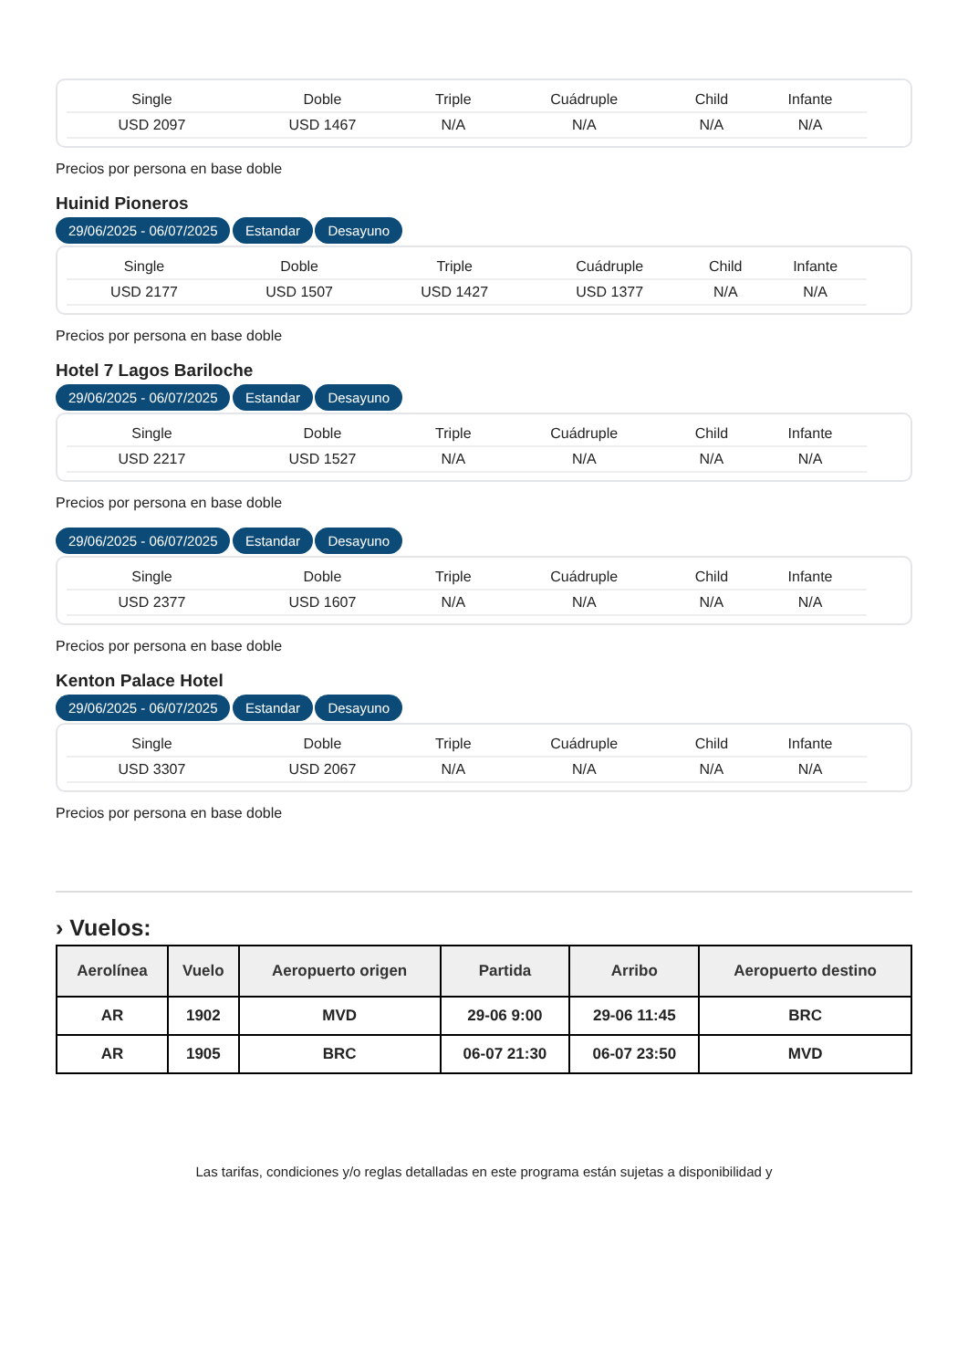| Single | Doble | Triple | Cuádruple | Child | Infante |
| --- | --- | --- | --- | --- | --- |
| USD 2097 | USD 1467 | N/A | N/A | N/A | N/A |
Precios por persona en base doble
Huinid Pioneros
29/06/2025 - 06/07/2025 Estandar Desayuno
| Single | Doble | Triple | Cuádruple | Child | Infante |
| --- | --- | --- | --- | --- | --- |
| USD 2177 | USD 1507 | USD 1427 | USD 1377 | N/A | N/A |
Precios por persona en base doble
Hotel 7 Lagos Bariloche
29/06/2025 - 06/07/2025 Estandar Desayuno
| Single | Doble | Triple | Cuádruple | Child | Infante |
| --- | --- | --- | --- | --- | --- |
| USD 2217 | USD 1527 | N/A | N/A | N/A | N/A |
Precios por persona en base doble
29/06/2025 - 06/07/2025 Estandar Desayuno
| Single | Doble | Triple | Cuádruple | Child | Infante |
| --- | --- | --- | --- | --- | --- |
| USD 2377 | USD 1607 | N/A | N/A | N/A | N/A |
Precios por persona en base doble
Kenton Palace Hotel
29/06/2025 - 06/07/2025 Estandar Desayuno
| Single | Doble | Triple | Cuádruple | Child | Infante |
| --- | --- | --- | --- | --- | --- |
| USD 3307 | USD 2067 | N/A | N/A | N/A | N/A |
Precios por persona en base doble
› Vuelos:
| Aerolínea | Vuelo | Aeropuerto origen | Partida | Arribo | Aeropuerto destino |
| --- | --- | --- | --- | --- | --- |
| AR | 1902 | MVD | 29-06 9:00 | 29-06 11:45 | BRC |
| AR | 1905 | BRC | 06-07 21:30 | 06-07 23:50 | MVD |
Las tarifas, condiciones y/o reglas detalladas en este programa están sujetas a disponibilidad y